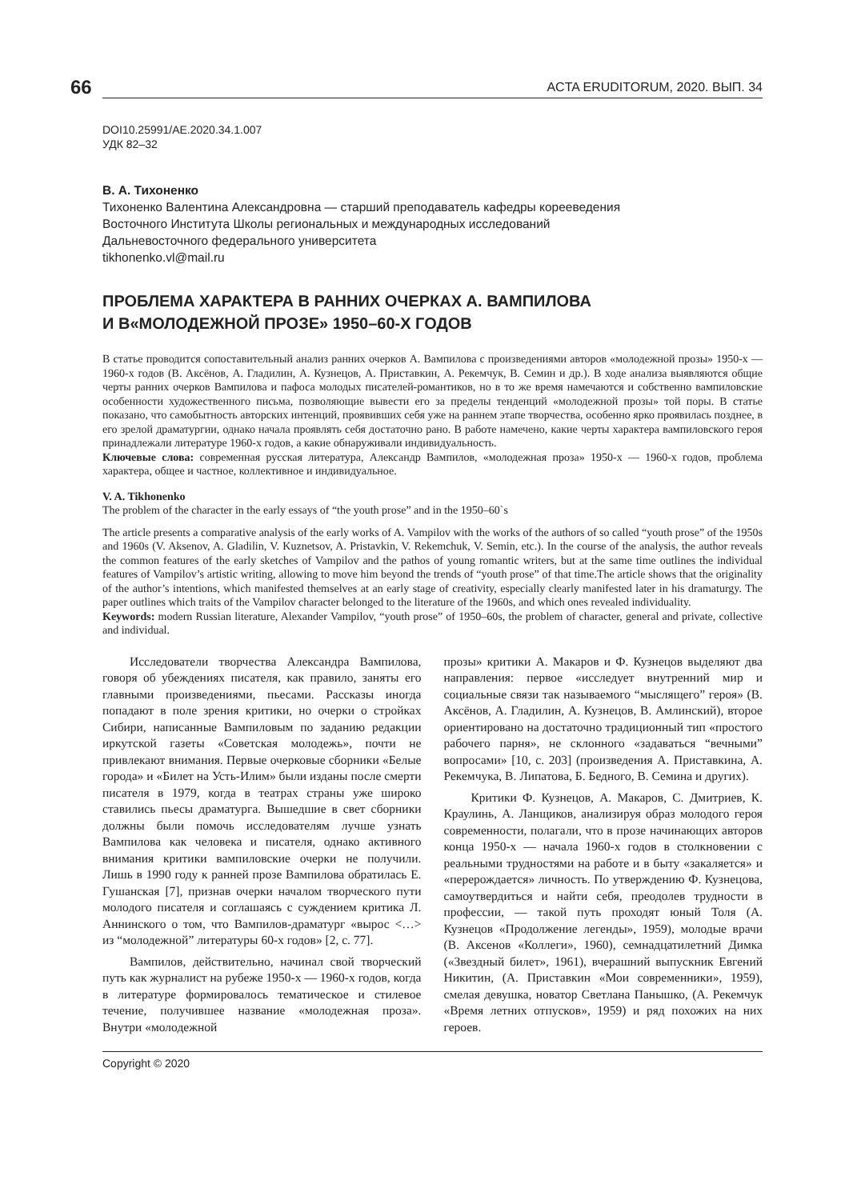66 ACTA ERUDITORUM, 2020. ВЫП. 34
DOI10.25991/AE.2020.34.1.007
УДК 82–32
В. А. Тихоненко
Тихоненко Валентина Александровна — старший преподаватель кафедры корееведения
Восточного Института Школы региональных и международных исследований
Дальневосточного федерального университета
tikhonenko.vl@mail.ru
ПРОБЛЕМА ХАРАКТЕРА В РАННИХ ОЧЕРКАХ А. ВАМПИЛОВА
И В«МОЛОДЕЖНОЙ ПРОЗЕ» 1950–60-Х ГОДОВ
В статье проводится сопоставительный анализ ранних очерков А. Вампилова с произведениями авторов «молодежной прозы» 1950-х — 1960-х годов (В. Аксёнов, А. Гладилин, А. Кузнецов, А. Приставкин, А. Рекемчук, В. Семин и др.). В ходе анализа выявляются общие черты ранних очерков Вампилова и пафоса молодых писателей-романтиков, но в то же время намечаются и собственно вампиловские особенности художественного письма, позволяющие вывести его за пределы тенденций «молодежной прозы» той поры. В статье показано, что самобытность авторских интенций, проявивших себя уже на раннем этапе творчества, особенно ярко проявилась позднее, в его зрелой драматургии, однако начала проявлять себя достаточно рано. В работе намечено, какие черты характера вампиловского героя принадлежали литературе 1960-х годов, а какие обнаруживали индивидуальность.
Ключевые слова: современная русская литература, Александр Вампилов, «молодежная проза» 1950-х — 1960-х годов, проблема характера, общее и частное, коллективное и индивидуальное.
V. A. Tikhonenko
The problem of the character in the early essays of “the youth prose” and in the 1950–60`s
The article presents a comparative analysis of the early works of A. Vampilov with the works of the authors of so called “youth prose” of the 1950s and 1960s (V. Aksenov, A. Gladilin, V. Kuznetsov, A. Pristavkin, V. Rekemchuk, V. Semin, etc.). In the course of the analysis, the author reveals the common features of the early sketches of Vampilov and the pathos of young romantic writers, but at the same time outlines the individual features of Vampilov’s artistic writing, allowing to move him beyond the trends of “youth prose” of that time.The article shows that the originality of the author’s intentions, which manifested themselves at an early stage of creativity, especially clearly manifested later in his dramaturgy. The paper outlines which traits of the Vampilov character belonged to the literature of the 1960s, and which ones revealed individuality.
Keywords: modern Russian literature, Alexander Vampilov, “youth prose” of 1950–60s, the problem of character, general and private, collective and individual.
Исследователи творчества Александра Вампилова, говоря об убеждениях писателя, как правило, заняты его главными произведениями, пьесами. Рассказы иногда попадают в поле зрения критики, но очерки о стройках Сибири, написанные Вампиловым по заданию редакции иркутской газеты «Советская молодежь», почти не привлекают внимания. Первые очерковые сборники «Белые города» и «Билет на Усть-Илим» были изданы после смерти писателя в 1979, когда в театрах страны уже широко ставились пьесы драматурга. Вышедшие в свет сборники должны были помочь исследователям лучше узнать Вампилова как человека и писателя, однако активного внимания критики вампиловские очерки не получили. Лишь в 1990 году к ранней прозе Вампилова обратилась Е. Гушанская [7], признав очерки началом творческого пути молодого писателя и соглашаясь с суждением критика Л. Аннинского о том, что Вампилов-драматург «вырос <…> из “молодежной” литературы 60-х годов» [2, с. 77].
Вампилов, действительно, начинал свой творческий путь как журналист на рубеже 1950-х — 1960-х годов, когда в литературе формировалось тематическое и стилевое течение, получившее название «молодежная проза». Внутри «молодежной
прозы» критики А. Макаров и Ф. Кузнецов выделяют два направления: первое «исследует внутренний мир и социальные связи так называемого “мыслящего” героя» (В. Аксёнов, А. Гладилин, А. Кузнецов, В. Амлинский), второе ориентировано на достаточно традиционный тип «простого рабочего парня», не склонного «задаваться “вечными” вопросами» [10, с. 203] (произведения А. Приставкина, А. Рекемчука, В. Липатова, Б. Бедного, В. Семина и других).
Критики Ф. Кузнецов, А. Макаров, С. Дмитриев, К. Краулинь, А. Ланщиков, анализируя образ молодого героя современности, полагали, что в прозе начинающих авторов конца 1950-х — начала 1960-х годов в столкновении с реальными трудностями на работе и в быту «закаляется» и «перерождается» личность. По утверждению Ф. Кузнецова, самоутвердиться и найти себя, преодолев трудности в профессии, — такой путь проходят юный Толя (А. Кузнецов «Продолжение легенды», 1959), молодые врачи (В. Аксенов «Коллеги», 1960), семнадцатилетний Димка («Звездный билет», 1961), вчерашний выпускник Евгений Никитин, (А. Приставкин «Мои современники», 1959), смелая девушка, новатор Светлана Панышко, (А. Рекемчук «Время летних отпусков», 1959) и ряд похожих на них героев.
Copyright © 2020